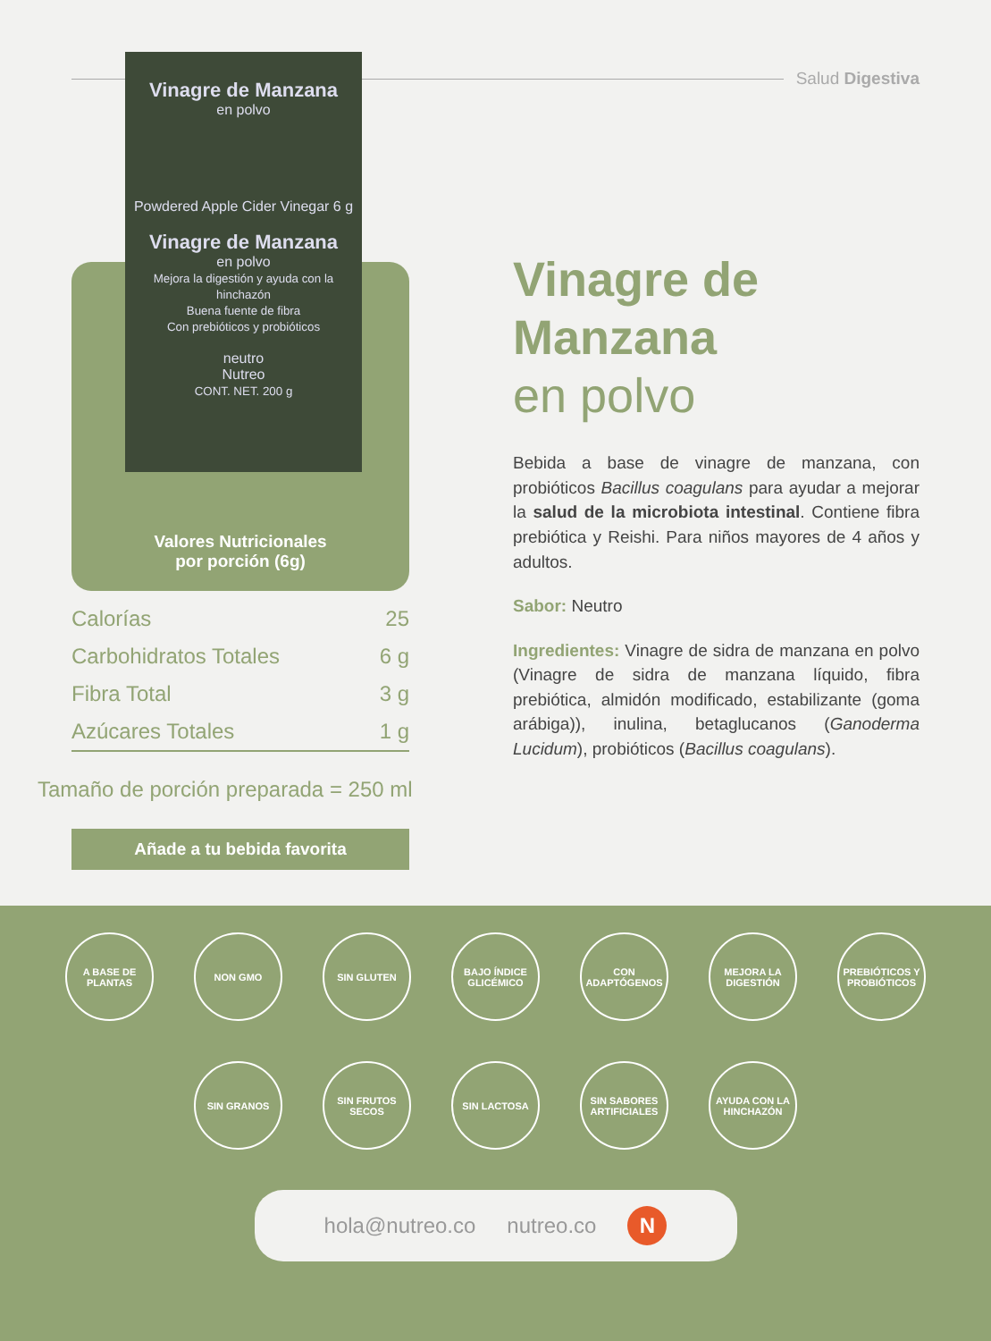Salud Digestiva
Vinagre de Manzana
en polvo
Powdered Apple Cider Vinegar 6 g
Vinagre de Manzana
en polvo
Mejora la digestión y ayuda con la hinchazón
Buena fuente de fibra
Con prebióticos y probióticos
neutro
Nutreo
CONT. NET. 200 g
Valores Nutricionales
por porción (6g)
| Calorías | 25 |
| Carbohidratos Totales | 6 g |
| Fibra Total | 3 g |
| Azúcares Totales | 1 g |
Tamaño de porción preparada = 250 ml
Añade a tu bebida favorita
Vinagre de Manzana
en polvo
Bebida a base de vinagre de manzana, con probióticos Bacillus coagulans para ayudar a mejorar la salud de la microbiota intestinal. Contiene fibra prebiótica y Reishi. Para niños mayores de 4 años y adultos.
Sabor: Neutro
Ingredientes: Vinagre de sidra de manzana en polvo (Vinagre de sidra de manzana líquido, fibra prebiótica, almidón modificado, estabilizante (goma arábiga)), inulina, betaglucanos (Ganoderma Lucidum), probióticos (Bacillus coagulans).
A BASE DE PLANTAS
NON GMO SIN GLUTEN BAJO ÍNDICE GLICÉMICO
CON ADAPTÓGENOS
MEJORA LA DIGESTIÓN
PREBIÓTICOS Y PROBIÓTICOS
SIN GRANOS SIN FRUTOS SECOS
SIN LACTOSA SIN SABORES ARTIFICIALES
AYUDA CON LA HINCHAZÓN
hola@nutreo.co nutreo.co N